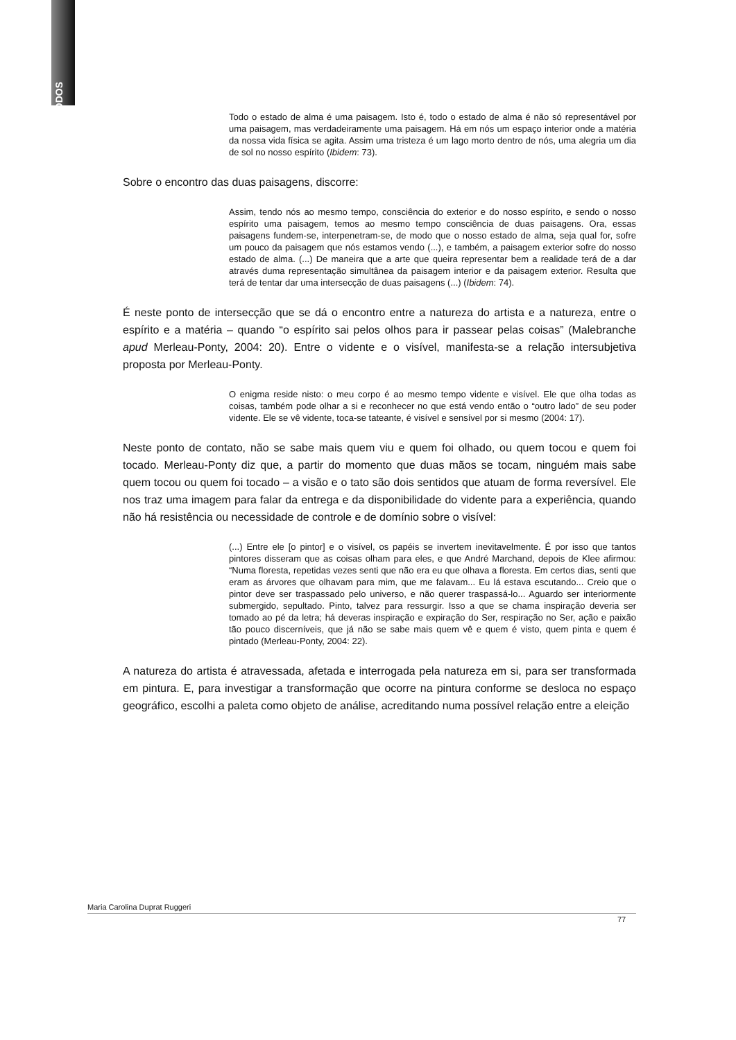MODOS
Todo o estado de alma é uma paisagem. Isto é, todo o estado de alma é não só representável por uma paisagem, mas verdadeiramente uma paisagem. Há em nós um espaço interior onde a matéria da nossa vida física se agita. Assim uma tristeza é um lago morto dentro de nós, uma alegria um dia de sol no nosso espírito (Ibidem: 73).
Sobre o encontro das duas paisagens, discorre:
Assim, tendo nós ao mesmo tempo, consciência do exterior e do nosso espírito, e sendo o nosso espírito uma paisagem, temos ao mesmo tempo consciência de duas paisagens. Ora, essas paisagens fundem-se, interpenetram-se, de modo que o nosso estado de alma, seja qual for, sofre um pouco da paisagem que nós estamos vendo (...), e também, a paisagem exterior sofre do nosso estado de alma. (...) De maneira que a arte que queira representar bem a realidade terá de a dar através duma representação simultânea da paisagem interior e da paisagem exterior. Resulta que terá de tentar dar uma intersecção de duas paisagens (...) (Ibidem: 74).
É neste ponto de intersecção que se dá o encontro entre a natureza do artista e a natureza, entre o espírito e a matéria – quando “o espírito sai pelos olhos para ir passear pelas coisas” (Malebranche apud Merleau-Ponty, 2004: 20). Entre o vidente e o visível, manifesta-se a relação intersubjetiva proposta por Merleau-Ponty.
O enigma reside nisto: o meu corpo é ao mesmo tempo vidente e visível. Ele que olha todas as coisas, também pode olhar a si e reconhecer no que está vendo então o “outro lado” de seu poder vidente. Ele se vê vidente, toca-se tateante, é visível e sensível por si mesmo (2004: 17).
Neste ponto de contato, não se sabe mais quem viu e quem foi olhado, ou quem tocou e quem foi tocado. Merleau-Ponty diz que, a partir do momento que duas mãos se tocam, ninguém mais sabe quem tocou ou quem foi tocado – a visão e o tato são dois sentidos que atuam de forma reversível. Ele nos traz uma imagem para falar da entrega e da disponibilidade do vidente para a experiência, quando não há resistência ou necessidade de controle e de domínio sobre o visível:
(...) Entre ele [o pintor] e o visível, os papéis se invertem inevitavelmente. É por isso que tantos pintores disseram que as coisas olham para eles, e que André Marchand, depois de Klee afirmou: “Numa floresta, repetidas vezes senti que não era eu que olhava a floresta. Em certos dias, senti que eram as árvores que olhavam para mim, que me falavam... Eu lá estava escutando... Creio que o pintor deve ser traspassado pelo universo, e não querer traspassá-lo... Aguardo ser interiormente submergido, sepultado. Pinto, talvez para ressurgir. Isso a que se chama inspiração deveria ser tomado ao pé da letra; há deveras inspiração e expiração do Ser, respiração no Ser, ação e paixão tão pouco discerníveis, que já não se sabe mais quem vê e quem é visto, quem pinta e quem é pintado (Merleau-Ponty, 2004: 22).
A natureza do artista é atravessada, afetada e interrogada pela natureza em si, para ser transformada em pintura. E, para investigar a transformação que ocorre na pintura conforme se desloca no espaço geográfico, escolhi a paleta como objeto de análise, acreditando numa possível relação entre a eleição
Maria Carolina Duprat Ruggeri
77